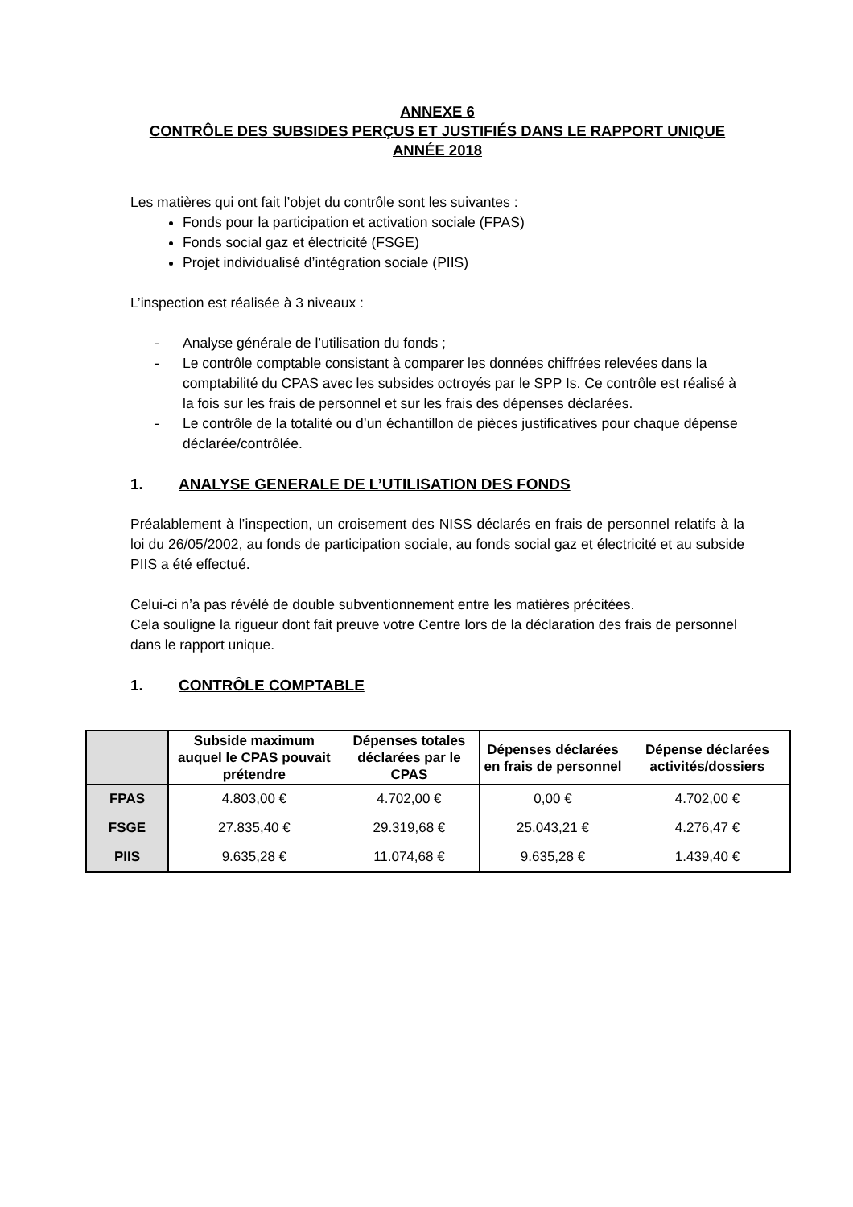| | Subside maximum auquel le CPAS pouvait prétendre | Dépenses totales déclarées par le CPAS | Dépenses déclarées en frais de personnel | Dépense déclarées activités/dossiers |
| --- | --- | --- | --- | --- |
| FPAS | 4.803,00 € | 4.702,00 € | 0,00 € | 4.702,00 € |
| FSGE | 27.835,40 € | 29.319,68 € | 25.043,21 € | 4.276,47 € |
| PIIS | 9.635,28 € | 11.074,68 € | 9.635,28 € | 1.439,40 € |
ANNEXE 6
CONTRÔLE DES SUBSIDES PERÇUS ET JUSTIFIÉS DANS LE RAPPORT UNIQUE
ANNÉE 2018
Les matières qui ont fait l’objet du contrôle sont les suivantes :
Fonds pour la participation et activation sociale (FPAS)
Fonds social gaz et électricité (FSGE)
Projet individualisé d’intégration sociale (PIIS)
L’inspection est réalisée à 3 niveaux :
- Analyse générale de l’utilisation du fonds ;
- Le contrôle comptable consistant à comparer les données chiffrées relevées dans la comptabilité du CPAS avec les subsides octroyés par le SPP Is. Ce contrôle est réalisé à la fois sur les frais de personnel et sur les frais des dépenses déclarées.
- Le contrôle de la totalité ou d’un échantillon de pièces justificatives pour chaque dépense déclarée/contrôlée.
1. ANALYSE GENERALE DE L’UTILISATION DES FONDS
Préalablement à l’inspection, un croisement des NISS déclarés en frais de personnel relatifs à la loi du 26/05/2002, au fonds de participation sociale, au fonds social gaz et électricité et au subside PIIS a été effectué.
Celui-ci n’a pas révélé de double subventionnement entre les matières précitées.
Cela souligne la rigueur dont fait preuve votre Centre lors de la déclaration des frais de personnel dans le rapport unique.
1. CONTRÔLE COMPTABLE